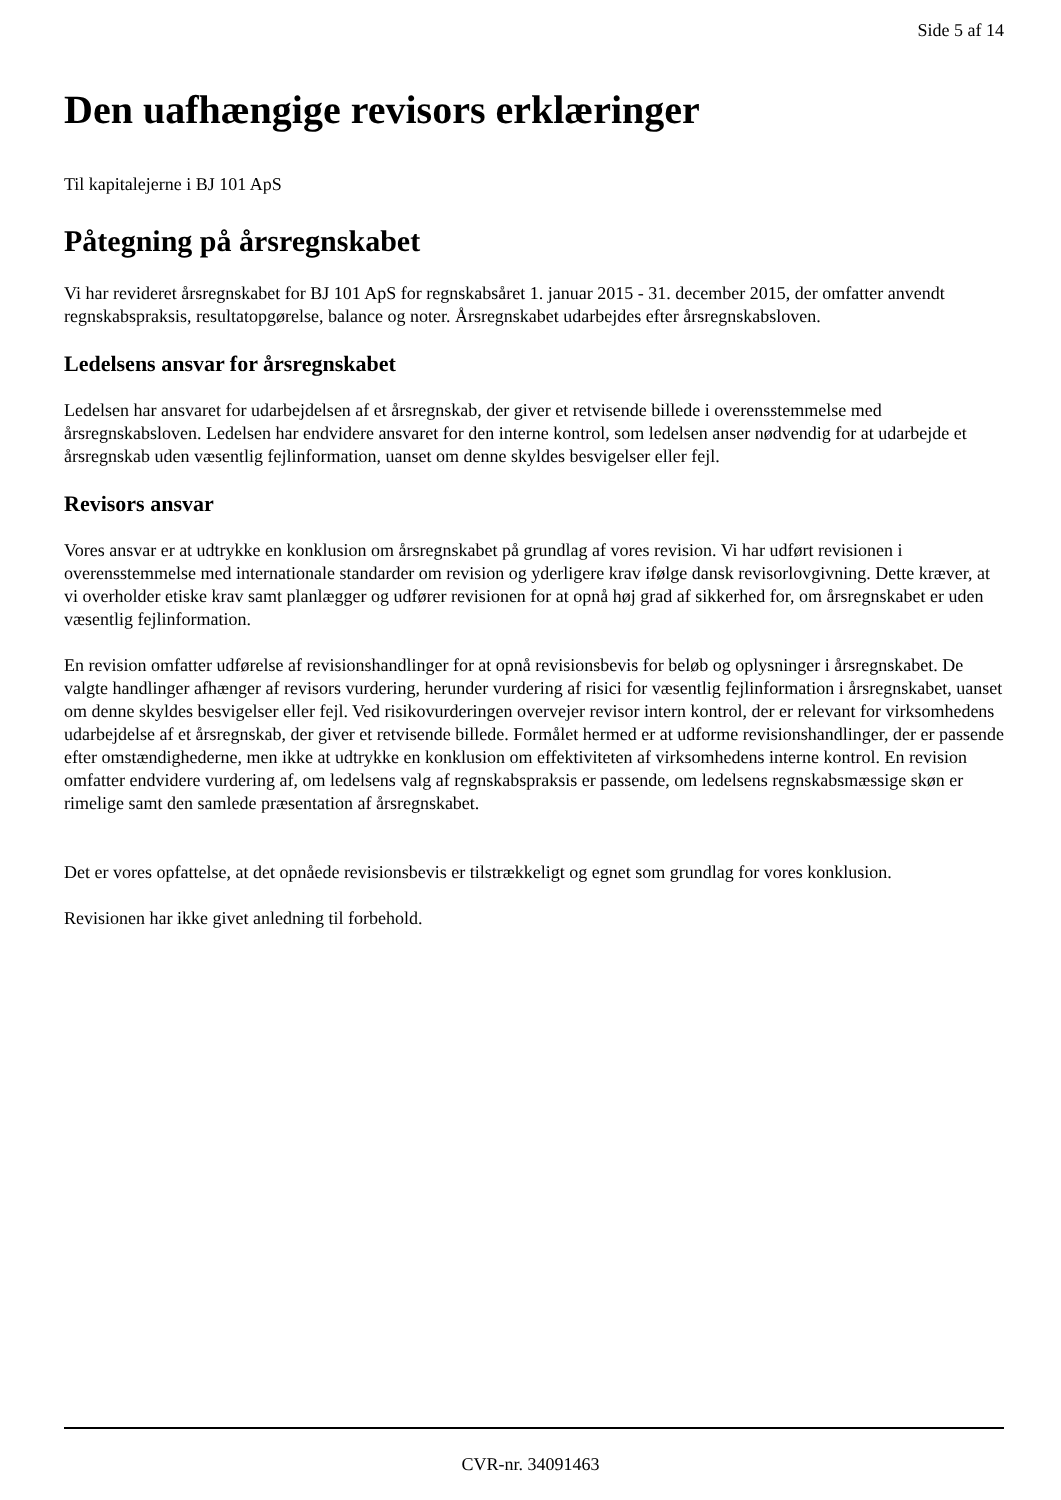Side 5 af 14
Den uafhængige revisors erklæringer
Til kapitalejerne i BJ 101 ApS
Påtegning på årsregnskabet
Vi har revideret årsregnskabet for BJ 101 ApS for regnskabsåret 1. januar 2015 - 31. december 2015, der omfatter anvendt regnskabspraksis, resultatopgørelse, balance og noter. Årsregnskabet udarbejdes efter årsregnskabsloven.
Ledelsens ansvar for årsregnskabet
Ledelsen har ansvaret for udarbejdelsen af et årsregnskab, der giver et retvisende billede i overensstemmelse med årsregnskabsloven. Ledelsen har endvidere ansvaret for den interne kontrol, som ledelsen anser nødvendig for at udarbejde et årsregnskab uden væsentlig fejlinformation, uanset om denne skyldes besvigelser eller fejl.
Revisors ansvar
Vores ansvar er at udtrykke en konklusion om årsregnskabet på grundlag af vores revision. Vi har udført revisionen i overensstemmelse med internationale standarder om revision og yderligere krav ifølge dansk revisorlovgivning. Dette kræver, at vi overholder etiske krav samt planlægger og udfører revisionen for at opnå høj grad af sikkerhed for, om årsregnskabet er uden væsentlig fejlinformation.
En revision omfatter udførelse af revisionshandlinger for at opnå revisionsbevis for beløb og oplysninger i årsregnskabet. De valgte handlinger afhænger af revisors vurdering, herunder vurdering af risici for væsentlig fejlinformation i årsregnskabet, uanset om denne skyldes besvigelser eller fejl. Ved risikovurderingen overvejer revisor intern kontrol, der er relevant for virksomhedens udarbejdelse af et årsregnskab, der giver et retvisende billede. Formålet hermed er at udforme revisionshandlinger, der er passende efter omstændighederne, men ikke at udtrykke en konklusion om effektiviteten af virksomhedens interne kontrol. En revision omfatter endvidere vurdering af, om ledelsens valg af regnskabspraksis er passende, om ledelsens regnskabsmæssige skøn er rimelige samt den samlede præsentation af årsregnskabet.
Det er vores opfattelse, at det opnåede revisionsbevis er tilstrækkeligt og egnet som grundlag for vores konklusion.
Revisionen har ikke givet anledning til forbehold.
CVR-nr. 34091463